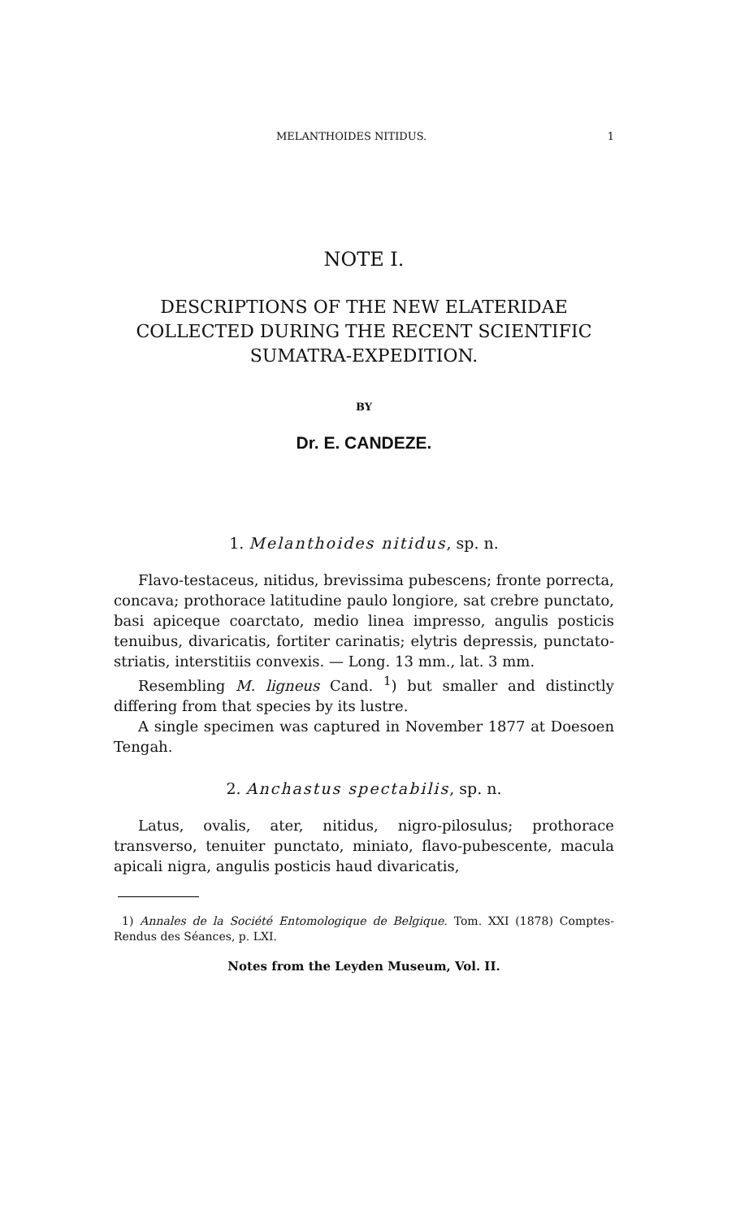MELANTHOIDES NITIDUS. 1
NOTE I.
DESCRIPTIONS OF THE NEW ELATERIDAE
COLLECTED DURING THE RECENT SCIENTIFIC
SUMATRA-EXPEDITION.
BY
Dr. E. CANDEZE.
1. Melanthoides nitidus, sp. n.
Flavo-testaceus, nitidus, brevissima pubescens; fronte porrecta, concava; prothorace latitudine paulo longiore, sat crebre punctato, basi apiceque coarctato, medio linea impresso, angulis posticis tenuibus, divaricatis, fortiter carinatis; elytris depressis, punctato-striatis, interstitiis convexis. — Long. 13 mm., lat. 3 mm.
Resembling M. ligneus Cand. <sup>1</sup>) but smaller and distinctly differing from that species by its lustre.
A single specimen was captured in November 1877 at Doesoen Tengah.
2. Anchastus spectabilis, sp. n.
Latus, ovalis, ater, nitidus, nigro-pilosulus; prothorace transverso, tenuiter punctato, miniato, flavo-pubescente, macula apicali nigra, angulis posticis haud divaricatis,
1) Annales de la Société Entomologique de Belgique. Tom. XXI (1878) Comptes-Rendus des Séances, p. LXI.
Notes from the Leyden Museum, Vol. II.